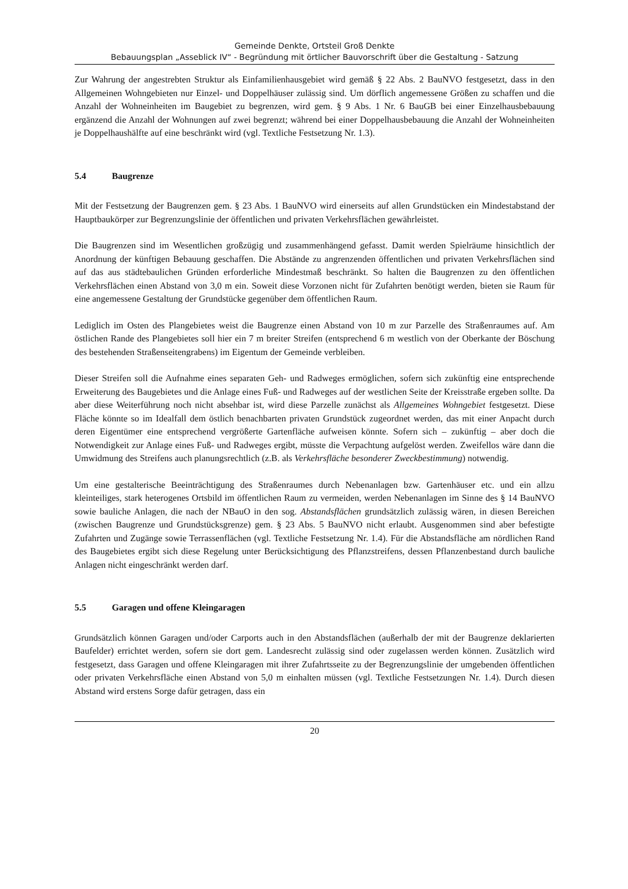Gemeinde Denkte, Ortsteil Groß Denkte
Bebauungsplan „Asseblick IV“ - Begründung mit örtlicher Bauvorschrift über die Gestaltung - Satzung
Zur Wahrung der angestrebten Struktur als Einfamilienhausgebiet wird gemäß § 22 Abs. 2 BauNVO festgesetzt, dass in den Allgemeinen Wohngebieten nur Einzel- und Doppelhäuser zulässig sind. Um dörflich angemessene Größen zu schaffen und die Anzahl der Wohneinheiten im Baugebiet zu begrenzen, wird gem. § 9 Abs. 1 Nr. 6 BauGB bei einer Einzelhausbebauung ergänzend die Anzahl der Wohnungen auf zwei begrenzt; während bei einer Doppelhausbebauung die Anzahl der Wohneinheiten je Doppelhaushälfte auf eine beschränkt wird (vgl. Textliche Festsetzung Nr. 1.3).
5.4 Baugrenze
Mit der Festsetzung der Baugrenzen gem. § 23 Abs. 1 BauNVO wird einerseits auf allen Grundstücken ein Mindestabstand der Hauptbaukörper zur Begrenzungslinie der öffentlichen und privaten Verkehrsflächen gewährleistet.
Die Baugrenzen sind im Wesentlichen großzügig und zusammenhängend gefasst. Damit werden Spielräume hinsichtlich der Anordnung der künftigen Bebauung geschaffen. Die Abstände zu angrenzenden öffentlichen und privaten Verkehrsflächen sind auf das aus städtebaulichen Gründen erforderliche Mindestmaß beschränkt. So halten die Baugrenzen zu den öffentlichen Verkehrsflächen einen Abstand von 3,0 m ein. Soweit diese Vorzonen nicht für Zufahrten benötigt werden, bieten sie Raum für eine angemessene Gestaltung der Grundstücke gegenüber dem öffentlichen Raum.
Lediglich im Osten des Plangebietes weist die Baugrenze einen Abstand von 10 m zur Parzelle des Straßenraumes auf. Am östlichen Rande des Plangebietes soll hier ein 7 m breiter Streifen (entsprechend 6 m westlich von der Oberkante der Böschung des bestehenden Straßenseitengrabens) im Eigentum der Gemeinde verbleiben.
Dieser Streifen soll die Aufnahme eines separaten Geh- und Radweges ermöglichen, sofern sich zukünftig eine entsprechende Erweiterung des Baugebietes und die Anlage eines Fuß- und Radweges auf der westlichen Seite der Kreisstraße ergeben sollte. Da aber diese Weiterführung noch nicht absehbar ist, wird diese Parzelle zunächst als Allgemeines Wohngebiet festgesetzt. Diese Fläche könnte so im Idealfall dem östlich benachbarten privaten Grundstück zugeordnet werden, das mit einer Anpacht durch deren Eigentümer eine entsprechend vergrößerte Gartenfläche aufweisen könnte. Sofern sich – zukünftig – aber doch die Notwendigkeit zur Anlage eines Fuß- und Radweges ergibt, müsste die Verpachtung aufgelöst werden. Zweifellos wäre dann die Umwidmung des Streifens auch planungsrechtlich (z.B. als Verkehrsfläche besonderer Zweckbestimmung) notwendig.
Um eine gestalterische Beeinträchtigung des Straßenraumes durch Nebenanlagen bzw. Gartenhäuser etc. und ein allzu kleinteiliges, stark heterogenes Ortsbild im öffentlichen Raum zu vermeiden, werden Nebenanlagen im Sinne des § 14 BauNVO sowie bauliche Anlagen, die nach der NBauO in den sog. Abstandsflächen grundsätzlich zulässig wären, in diesen Bereichen (zwischen Baugrenze und Grundstücksgrenze) gem. § 23 Abs. 5 BauNVO nicht erlaubt. Ausgenommen sind aber befestigte Zufahrten und Zugänge sowie Terrassenflächen (vgl. Textliche Festsetzung Nr. 1.4). Für die Abstandsfläche am nördlichen Rand des Baugebietes ergibt sich diese Regelung unter Berücksichtigung des Pflanzstreifens, dessen Pflanzenbestand durch bauliche Anlagen nicht eingeschränkt werden darf.
5.5 Garagen und offene Kleingaragen
Grundsätzlich können Garagen und/oder Carports auch in den Abstandsflächen (außerhalb der mit der Baugrenze deklarierten Baufelder) errichtet werden, sofern sie dort gem. Landesrecht zulässig sind oder zugelassen werden können. Zusätzlich wird festgesetzt, dass Garagen und offene Kleingaragen mit ihrer Zufahrtsseite zu der Begrenzungslinie der umgebenden öffentlichen oder privaten Verkehrsfläche einen Abstand von 5,0 m einhalten müssen (vgl. Textliche Festsetzungen Nr. 1.4). Durch diesen Abstand wird erstens Sorge dafür getragen, dass ein
20